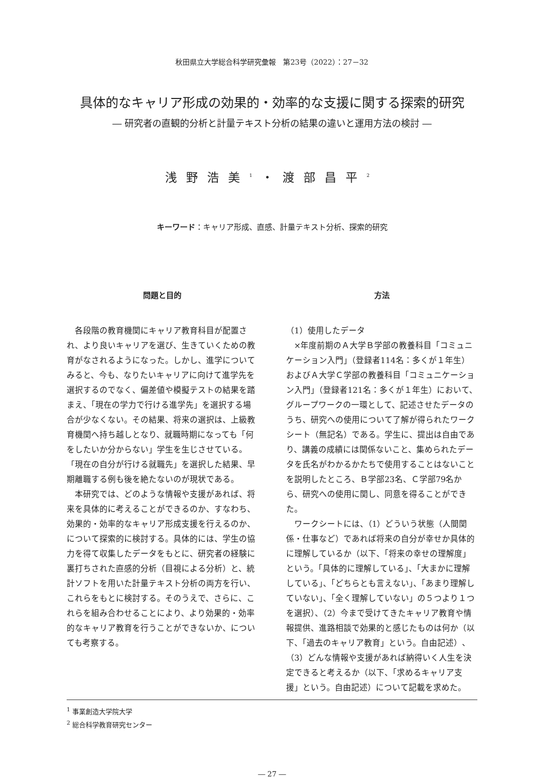秋田県立大学総合科学研究彙報　第23号（2022）：27－32
具体的なキャリア形成の効果的・効率的な支援に関する探索的研究
― 研究者の直観的分析と計量テキスト分析の結果の違いと運用方法の検討 ―
浅野浩美<sup>1</sup>・渡部昌平<sup>2</sup>
キーワード：キャリア形成、直感、計量テキスト分析、探索的研究
問題と目的
各段階の教育機関にキャリア教育科目が配置され、より良いキャリアを選び、生きていくための教育がなされるようになった。しかし、進学についてみると、今も、なりたいキャリアに向けて進学先を選択するのでなく、偏差値や模擬テストの結果を踏まえ、「現在の学力で行ける進学先」を選択する場合が少なくない。その結果、将来の選択は、上級教育機関へ持ち越しとなり、就職時期になっても「何をしたいか分からない」学生を生じさせている。「現在の自分が行ける就職先」を選択した結果、早期離職する例も後を絶たないのが現状である。
本研究では、どのような情報や支援があれば、将来を具体的に考えることができるのか、すなわち、効果的・効率的なキャリア形成支援を行えるのか、について探索的に検討する。具体的には、学生の協力を得て収集したデータをもとに、研究者の経験に裏打ちされた直感的分析（目視による分析）と、統計ソフトを用いた計量テキスト分析の両方を行い、これらをもとに検討する。そのうえで、さらに、これらを組み合わせることにより、より効果的・効率的なキャリア教育を行うことができないか、についても考察する。
方法
（1）使用したデータ
×年度前期のＡ大学Ｂ学部の教養科目「コミュニケーション入門」（登録者114名：多くが１年生）およびＡ大学Ｃ学部の教養科目「コミュニケーション入門」（登録者121名：多くが１年生）において、グループワークの一環として、記述させたデータのうち、研究への使用について了解が得られたワークシート（無記名）である。学生に、提出は自由であり、講義の成績には関係ないこと、集められたデータを氏名がわかるかたちで使用することはないことを説明したところ、Ｂ学部23名、Ｃ学部79名から、研究への使用に関し、同意を得ることができた。
ワークシートには、（1）どういう状態（人間関係・仕事など）であれば将来の自分が幸せか具体的に理解しているか（以下、「将来の幸せの理解度」という。「具体的に理解している」、「大まかに理解している」、「どちらとも言えない」、「あまり理解していない」、「全く理解していない」の５つより１つを選択）、（2）今まで受けてきたキャリア教育や情報提供、進路相談で効果的と感じたものは何か（以下、「過去のキャリア教育」という。自由記述）、（3）どんな情報や支援があれば納得いく人生を決定できると考えるか（以下、「求めるキャリア支援」という。自由記述）について記載を求めた。
<sup>1</sup> 事業創造大学院大学
<sup>2</sup> 総合科学教育研究センター
― 27 ―